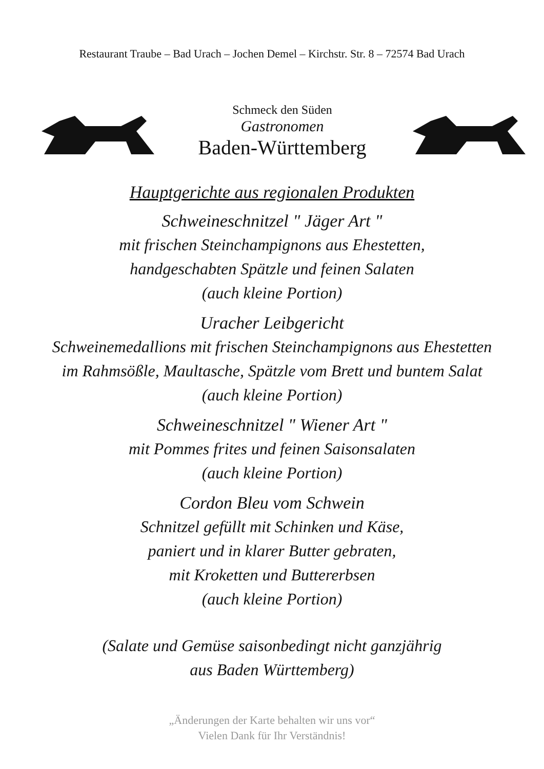Restaurant Traube – Bad Urach – Jochen Demel – Kirchstr. Str. 8 – 72574 Bad Urach
Schmeck den Süden
Gastronomen
Baden-Württemberg
Hauptgerichte aus regionalen Produkten
Schweineschnitzel " Jäger Art "
mit frischen Steinchampignons aus Ehestetten,
handgeschabten Spätzle und feinen Salaten
(auch kleine Portion)
Uracher Leibgericht
Schweinemedallions mit frischen Steinchampignons aus Ehestetten
im Rahmsößle, Maultasche, Spätzle vom Brett und buntem Salat
(auch kleine Portion)
Schweineschnitzel " Wiener Art "
mit Pommes frites und feinen Saisonsalaten
(auch kleine Portion)
Cordon Bleu vom Schwein
Schnitzel gefüllt mit Schinken und Käse,
paniert und in klarer Butter gebraten,
mit Kroketten und Buttererbsen
(auch kleine Portion)
(Salate und Gemüse saisonbedingt nicht ganzjährig
aus Baden Württemberg)
„Änderungen der Karte behalten wir uns vor“
Vielen Dank für Ihr Verständnis!